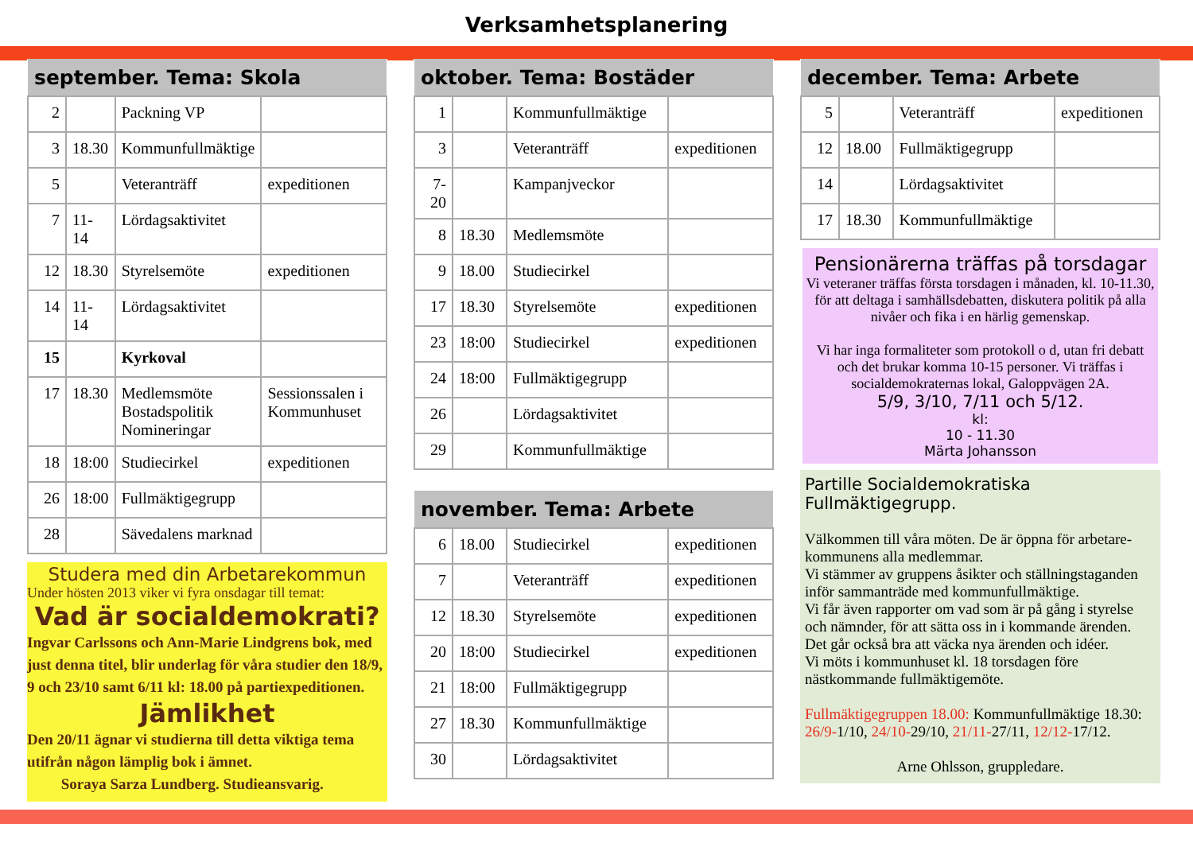Verksamhetsplanering
| september. Tema: Skola | | | |
| --- | --- | --- | --- |
| 2 | | Packning VP | |
| 3 | 18.30 | Kommunfullmäktige | |
| 5 | | Veteranträff | expeditionen |
| 7 | 11-14 | Lördagsaktivitet | |
| 12 | 18.30 | Styrelsemöte | expeditionen |
| 14 | 11-14 | Lördagsaktivitet | |
| 15 | | Kyrkoval | |
| 17 | 18.30 | Medlemsmöte Bostadspolitik Nomineringar | Sessionssalen i Kommunhuset |
| 18 | 18:00 | Studiecirkel | expeditionen |
| 26 | 18:00 | Fullmäktigegrupp | |
| 28 | | Sävedalens marknad | |
Studera med din Arbetarekommun
Under hösten 2013 viker vi fyra onsdagar till temat:
Vad är socialdemokrati?
Ingvar Carlssons och Ann-Marie Lindgrens bok, med just denna titel, blir underlag för våra studier den 18/9, 9 och 23/10 samt 6/11 kl: 18.00 på partiexpeditionen.
Jämlikhet
Den 20/11 ägnar vi studierna till detta viktiga tema utifrån någon lämplig bok i ämnet.
Soraya Sarza Lundberg. Studieansvarig.
| oktober. Tema: Bostäder | | | |
| --- | --- | --- | --- |
| 1 | | Kommunfullmäktige | |
| 3 | | Veteranträff | expeditionen |
| 7-20 | | Kampanjveckor | |
| 8 | 18.30 | Medlemsmöte | |
| 9 | 18.00 | Studiecirkel | |
| 17 | 18.30 | Styrelsemöte | expeditionen |
| 23 | 18:00 | Studiecirkel | expeditionen |
| 24 | 18:00 | Fullmäktigegrupp | |
| 26 | | Lördagsaktivitet | |
| 29 | | Kommunfullmäktige | |
| november. Tema: Arbete | | | |
| --- | --- | --- | --- |
| 6 | 18.00 | Studiecirkel | expeditionen |
| 7 | | Veteranträff | expeditionen |
| 12 | 18.30 | Styrelsemöte | expeditionen |
| 20 | 18:00 | Studiecirkel | expeditionen |
| 21 | 18:00 | Fullmäktigegrupp | |
| 27 | 18.30 | Kommunfullmäktige | |
| 30 | | Lördagsaktivitet | |
| december. Tema: Arbete | | | |
| --- | --- | --- | --- |
| 5 | | Veteranträff | expeditionen |
| 12 | 18.00 | Fullmäktigegrupp | |
| 14 | | Lördagsaktivitet | |
| 17 | 18.30 | Kommunfullmäktige | |
Pensionärerna träffas på torsdagar
Vi veteraner träffas första torsdagen i månaden, kl. 10-11.30, för att deltaga i samhällsdebatten, diskutera politik på alla nivåer och fika i en härlig gemenskap.
Vi har inga formaliteter som protokoll o d, utan fri debatt och det brukar komma 10-15 personer. Vi träffas i socialdemokraternas lokal, Galoppvägen 2A.
5/9, 3/10, 7/11 och 5/12.
kl:
10 - 11.30
Märta Johansson
Partille Socialdemokratiska Fullmäktigegrupp.
Välkommen till våra möten. De är öppna för arbetare-kommunens alla medlemmar.
Vi stämmer av gruppens åsikter och ställningstaganden inför sammanträde med kommunfullmäktige.
Vi får även rapporter om vad som är på gång i styrelse och nämnder, för att sätta oss in i kommande ärenden. Det går också bra att väcka nya ärenden och idéer.
Vi möts i kommunhuset kl. 18 torsdagen före nästkommande fullmäktigemöte.
Fullmäktigegruppen 18.00: Kommunfullmäktige 18.30: 26/9-1/10, 24/10-29/10, 21/11-27/11, 12/12-17/12.
Arne Ohlsson, gruppledare.